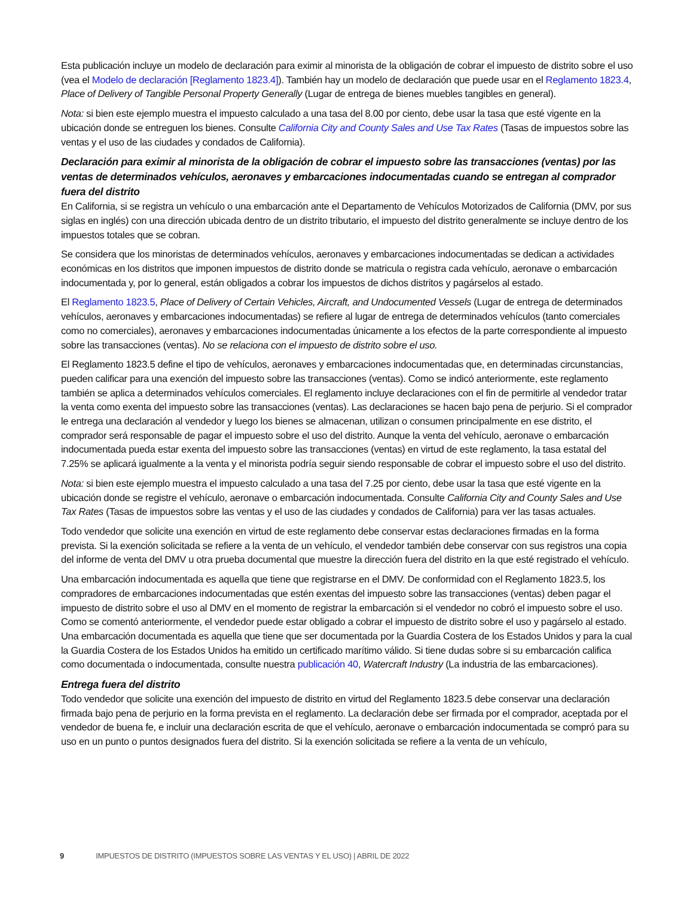Esta publicación incluye un modelo de declaración para eximir al minorista de la obligación de cobrar el impuesto de distrito sobre el uso (vea el Modelo de declaración [Reglamento 1823.4]). También hay un modelo de declaración que puede usar en el Reglamento 1823.4, Place of Delivery of Tangible Personal Property Generally (Lugar de entrega de bienes muebles tangibles en general).
Nota: si bien este ejemplo muestra el impuesto calculado a una tasa del 8.00 por ciento, debe usar la tasa que esté vigente en la ubicación donde se entreguen los bienes. Consulte California City and County Sales and Use Tax Rates (Tasas de impuestos sobre las ventas y el uso de las ciudades y condados de California).
Declaración para eximir al minorista de la obligación de cobrar el impuesto sobre las transacciones (ventas) por las ventas de determinados vehículos, aeronaves y embarcaciones indocumentadas cuando se entregan al comprador fuera del distrito
En California, si se registra un vehículo o una embarcación ante el Departamento de Vehículos Motorizados de California (DMV, por sus siglas en inglés) con una dirección ubicada dentro de un distrito tributario, el impuesto del distrito generalmente se incluye dentro de los impuestos totales que se cobran.
Se considera que los minoristas de determinados vehículos, aeronaves y embarcaciones indocumentadas se dedican a actividades económicas en los distritos que imponen impuestos de distrito donde se matricula o registra cada vehículo, aeronave o embarcación indocumentada y, por lo general, están obligados a cobrar los impuestos de dichos distritos y pagárselos al estado.
El Reglamento 1823.5, Place of Delivery of Certain Vehicles, Aircraft, and Undocumented Vessels (Lugar de entrega de determinados vehículos, aeronaves y embarcaciones indocumentadas) se refiere al lugar de entrega de determinados vehículos (tanto comerciales como no comerciales), aeronaves y embarcaciones indocumentadas únicamente a los efectos de la parte correspondiente al impuesto sobre las transacciones (ventas). No se relaciona con el impuesto de distrito sobre el uso.
El Reglamento 1823.5 define el tipo de vehículos, aeronaves y embarcaciones indocumentadas que, en determinadas circunstancias, pueden calificar para una exención del impuesto sobre las transacciones (ventas). Como se indicó anteriormente, este reglamento también se aplica a determinados vehículos comerciales. El reglamento incluye declaraciones con el fin de permitirle al vendedor tratar la venta como exenta del impuesto sobre las transacciones (ventas). Las declaraciones se hacen bajo pena de perjurio. Si el comprador le entrega una declaración al vendedor y luego los bienes se almacenan, utilizan o consumen principalmente en ese distrito, el comprador será responsable de pagar el impuesto sobre el uso del distrito. Aunque la venta del vehículo, aeronave o embarcación indocumentada pueda estar exenta del impuesto sobre las transacciones (ventas) en virtud de este reglamento, la tasa estatal del 7.25% se aplicará igualmente a la venta y el minorista podría seguir siendo responsable de cobrar el impuesto sobre el uso del distrito.
Nota: si bien este ejemplo muestra el impuesto calculado a una tasa del 7.25 por ciento, debe usar la tasa que esté vigente en la ubicación donde se registre el vehículo, aeronave o embarcación indocumentada. Consulte California City and County Sales and Use Tax Rates (Tasas de impuestos sobre las ventas y el uso de las ciudades y condados de California) para ver las tasas actuales.
Todo vendedor que solicite una exención en virtud de este reglamento debe conservar estas declaraciones firmadas en la forma prevista. Si la exención solicitada se refiere a la venta de un vehículo, el vendedor también debe conservar con sus registros una copia del informe de venta del DMV u otra prueba documental que muestre la dirección fuera del distrito en la que esté registrado el vehículo.
Una embarcación indocumentada es aquella que tiene que registrarse en el DMV. De conformidad con el Reglamento 1823.5, los compradores de embarcaciones indocumentadas que estén exentas del impuesto sobre las transacciones (ventas) deben pagar el impuesto de distrito sobre el uso al DMV en el momento de registrar la embarcación si el vendedor no cobró el impuesto sobre el uso. Como se comentó anteriormente, el vendedor puede estar obligado a cobrar el impuesto de distrito sobre el uso y pagárselo al estado. Una embarcación documentada es aquella que tiene que ser documentada por la Guardia Costera de los Estados Unidos y para la cual la Guardia Costera de los Estados Unidos ha emitido un certificado marítimo válido. Si tiene dudas sobre si su embarcación califica como documentada o indocumentada, consulte nuestra publicación 40, Watercraft Industry (La industria de las embarcaciones).
Entrega fuera del distrito
Todo vendedor que solicite una exención del impuesto de distrito en virtud del Reglamento 1823.5 debe conservar una declaración firmada bajo pena de perjurio en la forma prevista en el reglamento. La declaración debe ser firmada por el comprador, aceptada por el vendedor de buena fe, e incluir una declaración escrita de que el vehículo, aeronave o embarcación indocumentada se compró para su uso en un punto o puntos designados fuera del distrito. Si la exención solicitada se refiere a la venta de un vehículo,
9 IMPUESTOS DE DISTRITO (IMPUESTOS SOBRE LAS VENTAS Y EL USO) | ABRIL DE 2022